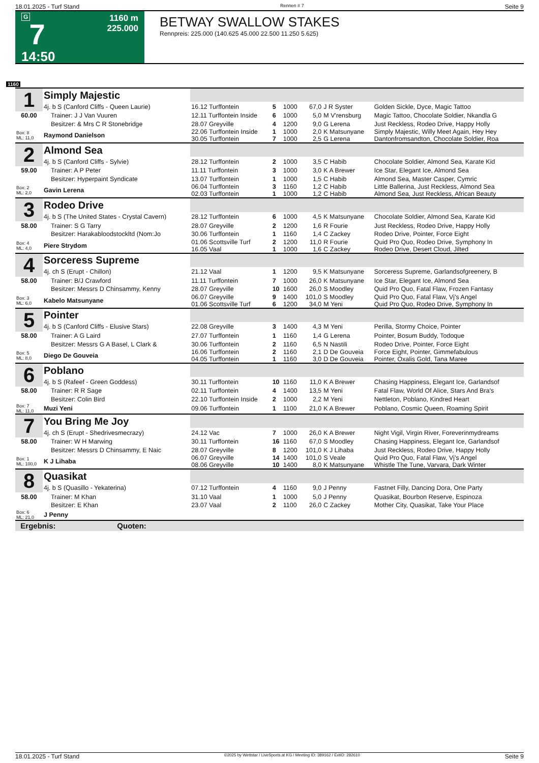18.01.2025 - Turf Stand Rennen # 7 Seite 9
G
7
14:50
1160 m
225.000
BETWAY SWALLOW STAKES
Rennpreis: 225.000 (140.625 45.000 22.500 11.250 5.625)
1160
| 1 | Simply Majestic | | | | | | |
| | 4j. b S (Canford Cliffs - Queen Laurie) | 16.12 Turffontein | 5 | 1000 | 67,0 | J R Syster | Golden Sickle, Dyce, Magic Tattoo |
| 60.00 | Trainer: J J Van Vuuren | 12.11 Turffontein Inside | 6 | 1000 | 5,0 | M V'rensburg | Magic Tattoo, Chocolate Soldier, Nkandla G |
| | Besitzer: & Mrs C R Stonebridge | 28.07 Greyville | 4 | 1200 | 9,0 | G Lerena | Just Reckless, Rodeo Drive, Happy Holly |
| Box: 8 ML: 11,0 | Raymond Danielson | 22.06 Turffontein Inside 30.05 Turffontein | 1 7 | 1000 1000 | 2,0 2,5 | K Matsunyane G Lerena | Simply Majestic, Willy Meet Again, Hey Hey Dantonfromsandton, Chocolate Soldier, Roa |
| 2 | Almond Sea | | | | | | |
| | 4j. b S (Canford Cliffs - Sylvie) | 28.12 Turffontein | 2 | 1000 | 3,5 | C Habib | Chocolate Soldier, Almond Sea, Karate Kid |
| 59.00 | Trainer: A P Peter | 11.11 Turffontein | 3 | 1000 | 3,0 | K A Brewer | Ice Star, Elegant Ice, Almond Sea |
| | Besitzer: Hyperpaint Syndicate | 13.07 Turffontein | 1 | 1000 | 1,5 | C Habib | Almond Sea, Master Casper, Cymric |
| Box: 2 ML: 2,0 | Gavin Lerena | 06.04 Turffontein 02.03 Turffontein | 3 1 | 1160 1000 | 1,2 1,2 | C Habib C Habib | Little Ballerina, Just Reckless, Almond Sea Almond Sea, Just Reckless, African Beauty |
| 3 | Rodeo Drive | | | | | | |
| | 4j. b S (The United States - Crystal Cavern) | 28.12 Turffontein | 6 | 1000 | 4,5 | K Matsunyane | Chocolate Soldier, Almond Sea, Karate Kid |
| 58.00 | Trainer: S G Tarry | 28.07 Greyville | 2 | 1200 | 1,6 | R Fourie | Just Reckless, Rodeo Drive, Happy Holly |
| | Besitzer: Harakabloodstockltd (Nom:Jo | 30.06 Turffontein | 1 | 1160 | 1,4 | C Zackey | Rodeo Drive, Pointer, Force Eight |
| Box: 4 ML: 4,0 | Piere Strydom | 01.06 Scottsville Turf 16.05 Vaal | 2 1 | 1200 1000 | 11,0 1,6 | R Fourie C Zackey | Quid Pro Quo, Rodeo Drive, Symphony In Rodeo Drive, Desert Cloud, Jilted |
| 4 | Sorceress Supreme | | | | | | |
| | 4j. ch S (Erupt - Chillon) | 21.12 Vaal | 1 | 1200 | 9,5 | K Matsunyane | Sorceress Supreme, Garlandsofgreenery, B |
| 58.00 | Trainer: B/J Crawford | 11.11 Turffontein | 7 | 1000 | 26,0 | K Matsunyane | Ice Star, Elegant Ice, Almond Sea |
| | Besitzer: Messrs D Chinsammy, Kenny | 28.07 Greyville | 10 | 1600 | 26,0 | S Moodley | Quid Pro Quo, Fatal Flaw, Frozen Fantasy |
| Box: 3 ML: 6,0 | Kabelo Matsunyane | 06.07 Greyville 01.06 Scottsville Turf | 9 6 | 1400 1200 | 101,0 34,0 | S Moodley M Yeni | Quid Pro Quo, Fatal Flaw, Vj's Angel Quid Pro Quo, Rodeo Drive, Symphony In |
| 5 | Pointer | | | | | | |
| | 4j. b S (Canford Cliffs - Elusive Stars) | 22.08 Greyville | 3 | 1400 | 4,3 | M Yeni | Perilla, Stormy Choice, Pointer |
| 58.00 | Trainer: A G Laird | 27.07 Turffontein | 1 | 1160 | 1,4 | G Lerena | Pointer, Bosum Buddy, Todoque |
| | Besitzer: Messrs G A Basel, L Clark & | 30.06 Turffontein | 2 | 1160 | 6,5 | N Nastili | Rodeo Drive, Pointer, Force Eight |
| Box: 5 ML: 8,0 | Diego De Gouveia | 16.06 Turffontein 04.05 Turffontein | 2 1 | 1160 1160 | 2,1 3,0 | D De Gouveia D De Gouveia | Force Eight, Pointer, Gimmefabulous Pointer, Oxalis Gold, Tana Maree |
| 6 | Poblano | | | | | | |
| | 4j. b S (Rafeef - Green Goddess) | 30.11 Turffontein | 10 | 1160 | 11,0 | K A Brewer | Chasing Happiness, Elegant Ice, Garlandsof |
| 58.00 | Trainer: R R Sage | 02.11 Turffontein | 4 | 1400 | 13,5 | M Yeni | Fatal Flaw, World Of Alice, Stars And Bra's |
| | Besitzer: Colin Bird | 22.10 Turffontein Inside | 2 | 1000 | 2,2 | M Yeni | Nettleton, Poblano, Kindred Heart |
| Box: 7 ML: 11,0 | Muzi Yeni | 09.06 Turffontein | 1 | 1100 | 21,0 | K A Brewer | Poblano, Cosmic Queen, Roaming Spirit |
| 7 | You Bring Me Joy | | | | | | |
| | 4j. ch S (Erupt - Shedrivesmecrazy) | 24.12 Vac | 7 | 1000 | 26,0 | K A Brewer | Night Vigil, Virgin River, Foreverinmydreams |
| 58.00 | Trainer: W H Marwing | 30.11 Turffontein | 16 | 1160 | 67,0 | S Moodley | Chasing Happiness, Elegant Ice, Garlandsof |
| | Besitzer: Messrs D Chinsammy, E Naic | 28.07 Greyville | 8 | 1200 | 101,0 | K J Lihaba | Just Reckless, Rodeo Drive, Happy Holly |
| Box: 1 ML: 100,0 | K J Lihaba | 06.07 Greyville 08.06 Greyville | 14 10 | 1400 1400 | 101,0 8,0 | S Veale K Matsunyane | Quid Pro Quo, Fatal Flaw, Vj's Angel Whistle The Tune, Varvara, Dark Winter |
| 8 | Quasikat | | | | | | |
| | 4j. b S (Quasillo - Yekaterina) | 07.12 Turffontein | 4 | 1160 | 9,0 | J Penny | Fastnet Filly, Dancing Dora, One Party |
| 58.00 | Trainer: M Khan | 31.10 Vaal | 1 | 1000 | 5,0 | J Penny | Quasikat, Bourbon Reserve, Espinoza |
| | Besitzer: E Khan | 23.07 Vaal | 2 | 1100 | 26,0 | C Zackey | Mother City, Quasikat, Take Your Place |
| Box: 6 ML: 21,0 | J Penny | | | | | | |
| Ergebnis: Quoten: | | | | | | | |
18.01.2025 - Turf Stand ©2025 by Wettstar / LiveSports.at KG / Meeting ID: 389162 / ExtID: 282610 Seite 9